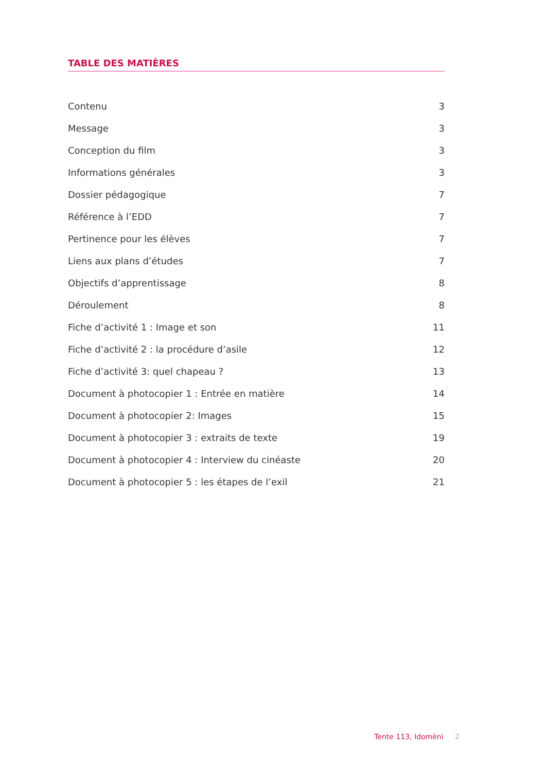TABLE DES MATIÈRES
Contenu 3
Message 3
Conception du film 3
Informations générales 3
Dossier pédagogique 7
Référence à l’EDD 7
Pertinence pour les élèves 7
Liens aux plans d’études 7
Objectifs d’apprentissage 8
Déroulement 8
Fiche d’activité 1 : Image et son 11
Fiche d’activité 2 : la procédure d’asile 12
Fiche d’activité 3: quel chapeau ? 13
Document à photocopier 1 : Entrée en matière 14
Document à photocopier 2: Images 15
Document à photocopier 3 : extraits de texte 19
Document à photocopier 4 : Interview du cinéaste 20
Document à photocopier 5 : les étapes de l’exil 21
Tente 113, Idomèni 2